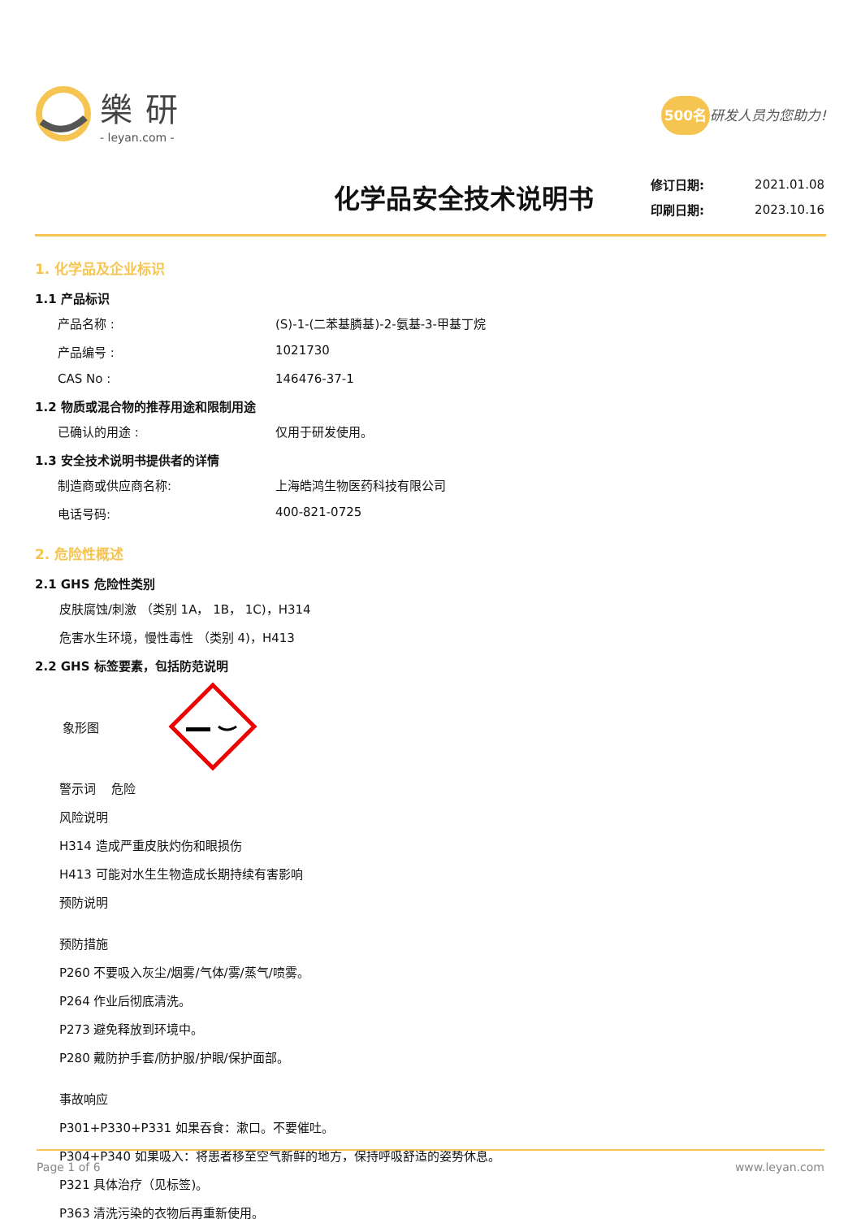樂研
- leyan.com -
500名 研发人员为您助力!
化学品安全技术说明书
| 修订日期: | 2021.01.08 |
| 印刷日期: | 2023.10.16 |
1. 化学品及企业标识
1.1 产品标识
产品名称 : (S)-1-(二苯基膦基)-2-氨基-3-甲基丁烷
产品编号 : 1021730
CAS No : 146476-37-1
1.2 物质或混合物的推荐用途和限制用途
已确认的用途 : 仅用于研发使用。
1.3 安全技术说明书提供者的详情
制造商或供应商名称: 上海皓鸿生物医药科技有限公司
电话号码: 400-821-0725
2. 危险性概述
2.1 GHS 危险性类别
皮肤腐蚀/刺激 （类别 1A， 1B， 1C)，H314
危害水生环境，慢性毒性 （类别 4)，H413
2.2 GHS 标签要素，包括防范说明
象形图
警示词 危险
风险说明
H314 造成严重皮肤灼伤和眼损伤
H413 可能对水生生物造成长期持续有害影响
预防说明
预防措施
P260 不要吸入灰尘/烟雾/气体/雾/蒸气/喷雾。
P264 作业后彻底清洗。
P273 避免释放到环境中。
P280 戴防护手套/防护服/护眼/保护面部。
事故响应
P301+P330+P331 如果吞食：漱口。不要催吐。
P304+P340 如果吸入：将患者移至空气新鲜的地方，保持呼吸舒适的姿势休息。
P321 具体治疗（见标签)。
P363 清洗污染的衣物后再重新使用。
Page 1 of 6 www.leyan.com